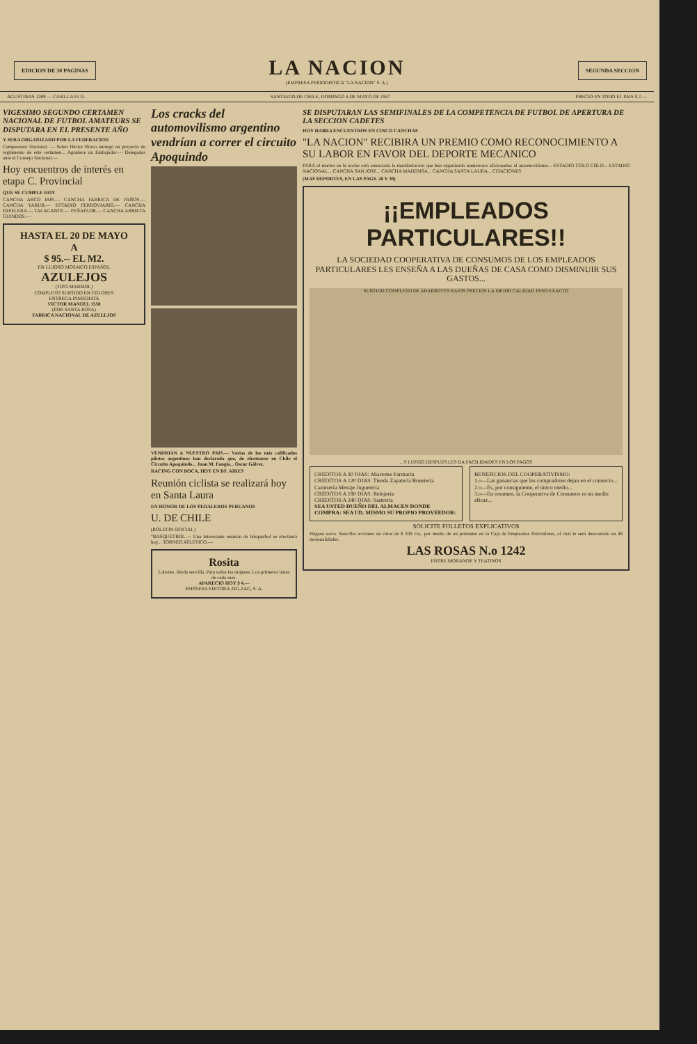EDICION DE 30 PAGINAS
LA NACION
(EMPRESA PERIODISTICA "LA NACION" S. A.)
SEGUNDA SECCION
AGUSTINAS 1269 — CASILLA 81 D. SANTIAGO DE CHILE, DOMINGO 4 DE MAYO DE 1947 PRECIO EN TODO EL PAIS $ 2.—
VIGESIMO SEGUNDO CERTAMEN NACIONAL DE FUTBOL AMATEURS SE DISPUTARA EN EL PRESENTE AÑO
Y SERA ORGANIZADO POR LA FEDERACION
Campeonato Nacional. — Señor Héctor Bravo entregó un proyecto de reglamento de este certamen... Agradece un Embajador.— Delegados ante el Consejo Nacional.—
Hoy encuentros de interés en etapa C. Provincial
QUE SE CUMPLE HOY
CANCHA ARCO IRIS.— CANCHA FABRICA DE PAÑOS.— CANCHA YARUR.— ESTADIO FERROVIARIO.— CANCHA PAPELERA.— TALAGANTE.— PEÑAFLOR.— CANCHA ARRIETA GUINDOS.—
HASTA EL 20 DE MAYO
A
$ 95.-- EL M2.
EN LUJOSO MOSAICO ESPAÑOL
AZULEJOS
(TIPO MARMOL)
COMPLETO SURTIDO EN COLORES
ENTREGA INMEDIATA
VICTOR MANUEL 1550
(POR SANTA ROSA)
FABRICA NACIONAL DE AZULEJOS
Los cracks del automovilismo argentino vendrían a correr el circuito Apoquindo
VENDRIAN A NUESTRO PAIS.— Varios de los más calificados pilotos argentinos han declarado que, de efectuarse en Chile el Circuito Apoquindo... Juan M. Fangio... Oscar Gálvez.
RACING CON BOCA, HOY EN BS. AIRES
Reunión ciclista se realizará hoy en Santa Laura
EN HONOR DE LOS PEDALEROS PERUANOS
U. DE CHILE
(BOLETIN OFICIAL)
"BASQUETBOL.— Una interesante reunión de básquetbol se efectuará hoy... TORNEO ATLETICO.—
Rosita
Labores. Moda sencilla. Para todas las mujeres. Los primeros lunes de cada mes.
APARECIO HOY $ 4.—
EMPRESA EDITORA ZIG-ZAG, S. A.
SE DISPUTARAN LAS SEMIFINALES DE LA COMPETENCIA DE FUTBOL DE APERTURA DE LA SECCION CADETES
HOY HABRA ENCUENTROS EN CINCO CANCHAS
"LA NACION" RECIBIRA UN PREMIO COMO RECONOCIMIENTO A SU LABOR EN FAVOR DEL DEPORTE MECANICO
PARA el martes en la noche está anunciada la manifestación que han organizado numerosos aficionados al automovilismo... ESTADIO COLO COLO... ESTADIO NACIONAL... CANCHA SAN JOSE... CANCHA MADEMSA... CANCHA SANTA LAURA... CITACIONES
(MAS DEPORTES, EN LAS PAGS. 26 Y 30)
¡¡EMPLEADOS PARTICULARES!!
LA SOCIEDAD COOPERATIVA DE CONSUMOS DE LOS EMPLEADOS PARTICULARES LES ENSEÑA A LAS DUEÑAS DE CASA COMO DISMINUIR SUS GASTOS...
SURTIDO COMPLETO DE ABARROTES BAJOS PRECIOS LA MEJOR CALIDAD PESO EXACTO
...Y LUEGO DESPUES LES DA FACILIDADES EN LOS PAGOS
CREDITOS A 30 DIAS: Abarrotes Farmacia
CREDITOS A 120 DIAS: Tienda Zapatería Bonetería Camisería Menaje Juguetería
CREDITOS A 180 DIAS: Relojería
CREDITOS A 240 DIAS: Sastrería
SEA USTED DUEÑO DEL ALMACEN DONDE COMPRA: SEA UD. MISMO SU PROPIO PROVEEDOR:
BENEFICIOS DEL COOPERATIVISMO:
1.o—Las ganancias que los compradores dejan en el comercio...
2.o—Es, por consiguiente, el único medio...
3.o—En resumen, la Cooperativa de Consumos es un medio eficaz...
SOLICITE FOLLETOS EXPLICATIVOS
Hágase socio. Suscriba acciones de valor de $ 500 c/u., por medio de un préstamo en la Caja de Empleados Particulares, el cual le será descontado en 48 mensualidades.
LAS ROSAS N.o 1242
ENTRE MORANDE Y TEATINOS